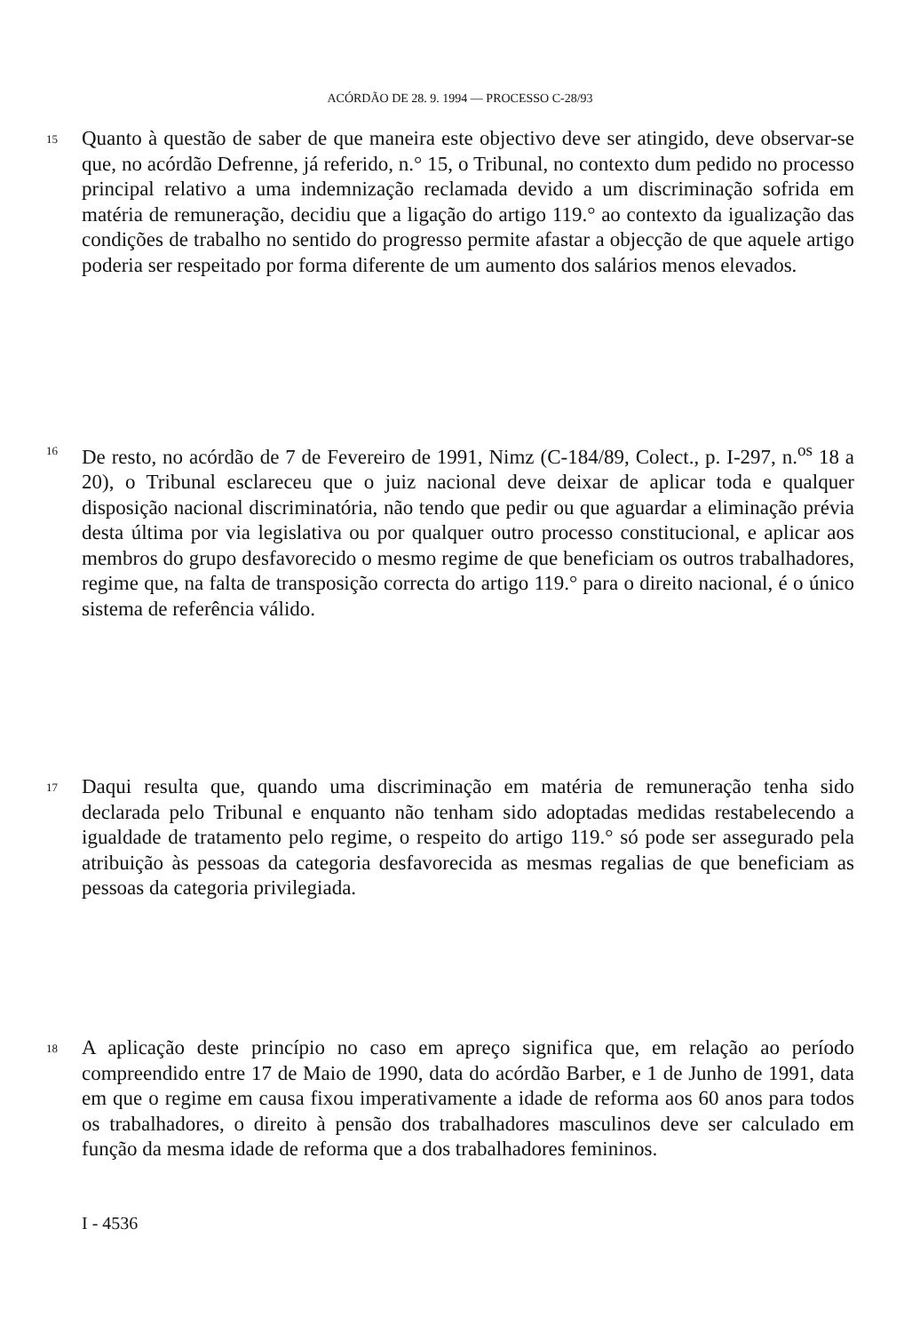ACÓRDÃO DE 28. 9. 1994 — PROCESSO C-28/93
15
Quanto à questão de saber de que maneira este objectivo deve ser atingido, deve observar-se que, no acórdão Defrenne, já referido, n.° 15, o Tribunal, no contexto dum pedido no processo principal relativo a uma indemnização reclamada devido a um discriminação sofrida em matéria de remuneração, decidiu que a ligação do artigo 119.° ao contexto da igualização das condições de trabalho no sentido do progresso permite afastar a objecção de que aquele artigo poderia ser respeitado por forma diferente de um aumento dos salários menos elevados.
16
De resto, no acórdão de 7 de Fevereiro de 1991, Nimz (C-184/89, Colect., p. I-297, n.<sup>os</sup> 18 a 20), o Tribunal esclareceu que o juiz nacional deve deixar de aplicar toda e qualquer disposição nacional discriminatória, não tendo que pedir ou que aguardar a eliminação prévia desta última por via legislativa ou por qualquer outro processo constitucional, e aplicar aos membros do grupo desfavorecido o mesmo regime de que beneficiam os outros trabalhadores, regime que, na falta de transposição correcta do artigo 119.° para o direito nacional, é o único sistema de referência válido.
17
Daqui resulta que, quando uma discriminação em matéria de remuneração tenha sido declarada pelo Tribunal e enquanto não tenham sido adoptadas medidas restabelecendo a igualdade de tratamento pelo regime, o respeito do artigo 119.° só pode ser assegurado pela atribuição às pessoas da categoria desfavorecida as mesmas regalias de que beneficiam as pessoas da categoria privilegiada.
18
A aplicação deste princípio no caso em apreço significa que, em relação ao período compreendido entre 17 de Maio de 1990, data do acórdão Barber, e 1 de Junho de 1991, data em que o regime em causa fixou imperativamente a idade de reforma aos 60 anos para todos os trabalhadores, o direito à pensão dos trabalhadores masculinos deve ser calculado em função da mesma idade de reforma que a dos trabalhadores femininos.
I - 4536